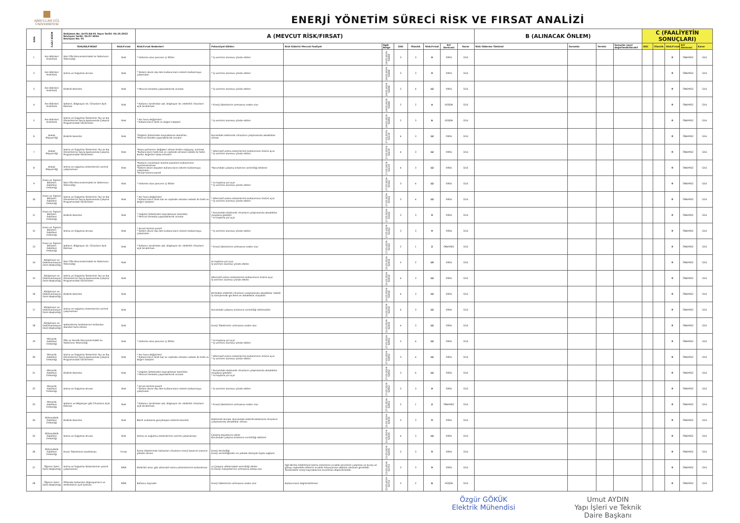ABDULLAH GÜL
ÜNİVERSİTESİ
ENERJİ YÖNETİM SÜRECİ RİSK VE FIRSAT ANALİZİ
| SIRA | İLGİLİ BİRİM | Doküman No: EnYS.RA-01 Yayın Tarihi: 04.10.2023 Revizyon Tarihi: 04.07.2024 Revizyon No: 01 | | A (MEVCUT RİSK/FIRSAT) | | | | | | | | | B (ALINACAK ÖNLEM) | | | | C (FAALİYETİN SONUÇLARI) | | | | |
| --- | --- | --- | --- | --- | --- | --- | --- | --- | --- | --- | --- | --- | --- | --- | --- | --- | --- | --- | --- | --- | --- |
| | | TEHLİKE/FIRSAT | Risk/Fırsat | Risk/Fırsat Nedenleri | Potansiyel Etkiler: | Risk Giderici Mevcut Faaliyet | İlgili Belge | Etki | Olasılık | Risk/Fırsat | R/F Derecesi | Karar | Risk Giderme Yöntemi | Sorumlu | Termin | Sonuçlar nasıl değerlendirilecek? | Etki | Olasılık | Risk/Fırsat | R/F Derecesi | Karar |
| 1 | Fen Bilimleri Enstitüsü | İdari Ofis Pencerelerindeki Isı Yalıtımının Yetersizliği | Risk | * Deforme olan pencere içi fitiller | * İş verimini olumsuz yönde etkiler | | 24.05.2024-92698 | 3 | 3 | 9 | ORTA | İZLE | | | | | | | 0 | ÖNEMSİZ | İZLE |
| 2 | Fen Bilimleri Enstitüsü | Isıtma ve Soğutma Arızası | Risk | * Sistem devre dışı iken kullanıcıların sistemi kullanmaya çalışmaları | * İş verimini olumsuz yönde etkiler | | 24.05.2024-92698 | 3 | 3 | 9 | ORTA | İZLE | | | | | | | 0 | ÖNEMSİZ | İZLE |
| 3 | Fen Bilimleri Enstitüsü | Elektrik Kesintisi | Risk | * Mevcut tesisatta yaşanabilecek arızalar | * İş verimini olumsuz yönde etkiler | | 24.05.2024-92698 | 3 | 4 | 12 | ORTA | İZLE | | | | | | | 0 | ÖNEMSİZ | İZLE |
| 4 | Fen Bilimleri Enstitüsü | Işıkların, Bilgisayar vb. Cihazların Açık Kalması | Risk | * Kullanıcı tarafından ışık, bilgisayar vb. elektrikli cihazların açık bırakılması | * Enerji tüketiminin artmasına neden olur | | 24.05.2024-92698 | 2 | 2 | 4 | DÜŞÜK | İZLE | | | | | | | 0 | ÖNEMSİZ | İZLE |
| 5 | Fen Bilimleri Enstitüsü | Isıtma ve Soğutma Sisteminin Yaz ve Kış Dönemlerine Geçiş Aşamasında Çalışma Programındaki Gecikmeler | Risk | * Anı hava değişimleri * Kullanıcıların farklı ısı değeri talepleri | * İş verimini olumsuz yönde etkiler | | 24.05.2024-92698 | 2 | 3 | 6 | DÜŞÜK | İZLE | | | | | | | 0 | ÖNEMSİZ | İZLE |
| 6 | Hukuk Müşavirliği | Elektrik Kesintisi | Risk | *Dağıtım Şirketinden kaynaklanan kesintiler, *Mevcut tesiatta yaşanabilecek arızalar | Kurumdaki elektronik cihazların çalışmasında aksaklıklar olması | | 17.05.2024-92214 | 4 | 3 | 12 | ORTA | İZLE | | | | | | | 0 | ÖNEMSİZ | İZLE |
| 7 | Hukuk Müşavirliği | Isıtma ve Soğutma Sisteminin Yaz ve Kış Dönemlerine Geçiş Aşamasında Çalışma Programındaki Gecikmeler | Risk | *Hava şartlarının değişken olması birden soğuyup, ısınması *Kullanıcıların farklı kat ve cephede olmaları sebebi ile farklı konfor değerleri talep etmeleri | * Alternatif ısıtma sistemlerinin kullanımının önünü açar. * İş verimini olumsuz yönde etkiler. | | 17.05.2024-92214 | 4 | 3 | 12 | ORTA | İZLE | | | | | | | 0 | ÖNEMSİZ | İZLE |
| 8 | Hukuk Müşavirliği | Isıtma ve soğutma sistemlerinin verimli çalışmaması | Risk | *Kullanıcı tarafından kontrol panelinin kullanımının ayarlanamaması *Sistem devre dışıyken kullanıcıların sistemi kullanmaya çalışmaları *Arızalı kontrol paneli | *Kurumdaki çalışma ortamının verimliliği etkilenir | | 17.05.2024-92214 | 4 | 3 | 12 | ORTA | İZLE | | | | | | | 0 | ÖNEMSİZ | İZLE |
| 9 | İnsan ve Toplum Bilimleri Fakültesi Dekanlığı | İdari Ofis Pencerelerindeki Isı Yalıtımının Yetersizliği | Risk | * Deforme olan pencere içi fitiller | * Isı kaybına yol açar * İş verimini olumsuz yönde etkiler | | 17.05.2024-92162 | 3 | 4 | 12 | ORTA | İZLE | | | | | | | 0 | ÖNEMSİZ | İZLE |
| 10 | İnsan ve Toplum Bilimleri Fakültesi Dekanlığı | Isıtma ve Soğutma Sisteminin Yaz ve Kış Dönemlerine Geçiş Aşamasında Çalışma Programındaki Gecikmeler | Risk | * Anı hava değişimleri * Kullanıcıların farklı kat ve cephede olmaları sebebi ile farklı ısı değeri talepleri | * Alternatif ısıtma sistemlerinin kullanımının önünü açar * İş verimini olumsuz yönde etkiler | | 17.05.2024-92162 | 3 | 4 | 12 | ORTA | İZLE | | | | | | | 0 | ÖNEMSİZ | İZLE |
| 11 | İnsan ve Toplum Bilimleri Fakültesi Dekanlığı | Elektrik Kesintisi | Risk | * Dağıtım Şirketinden kaynaklanan kesintiler, * Mevcut tesisatta yaşanabilecek arızalar | * Kurumdaki elektronik cihazların çalışmasında aksaklıklar meydana gelebilir * Isı kaybına yol açar | | 17.05.2024-92162 | 3 | 3 | 9 | ORTA | İZLE | | | | | | | 0 | ÖNEMSİZ | İZLE |
| 12 | İnsan ve Toplum Bilimleri Fakültesi Dekanlığı | Isıtma ve Soğutma Arızası | Risk | * Arızalı kontrol paneli * Sistem devre dışı iken kullanıcıların sistemi kullanmaya çalışmaları | * İş verimini olumsuz yönde etkiler | | 17.05.2024-92162 | 3 | 3 | 9 | ORTA | İZLE | | | | | | | 0 | ÖNEMSİZ | İZLE |
| 13 | İnsan ve Toplum Bilimleri Fakültesi Dekanlığı | Işıkların, Bilgisayar vb. Cihazların Açık Kalması | Risk | * Kullanıcı tarafından ışık, bilgisayar vb. elektrikli cihazların açık bırakılması | * Enerji tüketiminin artmasına neden olur | | 17.05.2024-92162 | 2 | 1 | 2 | ÖNEMSİZ | İZLE | | | | | | | 0 | ÖNEMSİZ | İZLE |
| 14 | Kütüphane ve Dokümantasyon Daire Başkanlığı | İdari Ofis Pencerelerindeki Isı Yalıtımının Yetersizliği | Risk | | Isı kaybına yol açar. İş verimini olumsuz yönde etkiler. | | 21.05.2024-92418 | 5 | 2 | 10 | ORTA | İZLE | | | | | | | 0 | ÖNEMSİZ | İZLE |
| 15 | Kütüphane ve Dokümantasyon Daire Başkanlığı | Isıtma ve Soğutma Sisteminin Yaz ve Kış Dönemlerine Geçiş Aşamasında Çalışma Programındaki Gecikmeler | Risk | | Alternatif ısıtma sistemlerinin kullanımının önünü açar. İş verimini olumsuz yönde etkiler. | | 21.05.2024-92418 | 4 | 3 | 12 | ORTA | İZLE | | | | | | | 0 | ÖNEMSİZ | İZLE |
| 16 | Kütüphane ve Dokümantasyon Daire Başkanlığı | Elektrik Kesintisi | Risk | | Birimdeki elektrikli cihazların çalışmasında aksaklıklar olabilir. İş süreçlerinde gecikme ve aksaklıklar oluşabilir. | | 21.05.2024-92418 | 4 | 3 | 12 | ORTA | İZLE | | | | | | | 0 | ÖNEMSİZ | İZLE |
| 17 | Kütüphane ve Dokümantasyon Daire Başkanlığı | Isıtma ve soğutma sistemlerinin verimli çalışmaması | Risk | | Kurumdaki çalışma ortamının verimliliği etkilenebilir. | | 21.05.2024-92418 | 4 | 3 | 12 | ORTA | İZLE | | | | | | | 0 | ÖNEMSİZ | İZLE |
| 18 | Kütüphane ve Dokümantasyon Daire Başkanlığı | Işıklandırma lambalarının kullanılan alandan fazla olması | Risk | | Enerji Tüketiminin artmasına neden olur. | | 21.05.2024-92418 | 4 | 3 | 12 | ORTA | İZLE | | | | | | | 0 | ÖNEMSİZ | İZLE |
| 19 | Mimarlık Fakültesi Dekanlığı | Ofis ve Derslik Pencerelerindeki Isı Yalıtımının Yetersizliği | Risk | * Deforme olan pencere içi fitiller | * Isı kaybına yol açar * İş verimini olumsuz yönde etkiler | | 27.05.2024-92952 | 3 | 4 | 12 | ORTA | İZLE | | | | | | | 0 | ÖNEMSİZ | İZLE |
| 20 | Mimarlık Fakültesi Dekanlığı | Isıtma ve Soğutma Sisteminin Yaz ve Kış Dönemlerine Geçiş Aşamasında Çalışma Programındaki Gecikmeler | Risk | * Anı hava değişimleri * Kullanıcıların farklı kat ve cephede olmaları sebebi ile farklı ısı değeri talepleri | * Alternatif ısıtma sistemlerinin kullanımının önünü açar * İş verimini olumsuz yönde etkiler | | 27.05.2024-92952 | 3 | 4 | 12 | ORTA | İZLE | | | | | | | 0 | ÖNEMSİZ | İZLE |
| 21 | Mimarlık Fakültesi Dekanlığı | Elektrik Kesintisi | Risk | * Dağıtım Şirketinden kaynaklanan kesintiler, * Mevcut tesisatta yaşanabilecek arızalar | * Kurumdaki elektronik cihazların çalışmasında aksaklıklar meydana gelebilir * Isı kaybına yol açar | | 27.05.2024-92952 | 3 | 4 | 12 | ORTA | İZLE | | | | | | | 0 | ÖNEMSİZ | İZLE |
| 22 | Mimarlık Fakültesi Dekanlığı | Isıtma ve Soğutma Arızası | Risk | * Arızalı kontrol paneli * Sistem devre dışı iken kullanıcıların sistemi kullanmaya çalışmaları | * İş verimini olumsuz yönde etkiler | | 27.05.2024-92952 | 3 | 3 | 9 | ORTA | İZLE | | | | | | | 0 | ÖNEMSİZ | İZLE |
| 23 | Mimarlık Fakültesi Dekanlığı | Işıkların ve Bilgisayar gibi Cihazların Açık Kalması | Risk | * Kullanıcı tarafından ışık, bilgisayar vb. elektrikli cihazların açık bırakılması | * Enerji tüketiminin artmasına neden olur | | 27.05.2024-92952 | 2 | 1 | 2 | ÖNEMSİZ | İZLE | | | | | | | 0 | ÖNEMSİZ | İZLE |
| 24 | Mühendislik Fakültesi Dekanlığı | Elektrik Kesintisi | Risk | Belirli aralıklarla gerçekleşen elektrik kesintisi | Elektronik Arızala. Kurumdaki elektrik-elektronik cihazların çalışmasında aksaklıklar olması. | | 21.05.2024-92435 | 3 | 3 | 9 | ORTA | İZLE | | | | | | | 0 | ÖNEMSİZ | İZLE |
| 25 | Mühendislik Fakültesi Dekanlığı | Isıtma ve Soğutma Arızası | Risk | Isıtma ve soğutma sistemlerinin verimli çalışmaması | Çalışma koşullarına etkisi. Kurumdaki çalışma ortamının verimliliği etkilenir | | 21.05.2024-92435 | 4 | 3 | 12 | ORTA | İZLE | | | | | | | 0 | ÖNEMSİZ | İZLE |
| 26 | Mühendislik Fakültesi Dekanlığı | Enerji Tüketiminin Azaltılması | Fırsat | Enerji tüketiminde kullanılan cihazların enerji tasarruf oranının yüksek olması | Enerji Verimliliği Enerji verimliliğinden en yüksek düzeyde fayda sağlanır. | | 21.05.2024-92435 | 3 | 3 | 9 | ORTA | İZLE | | | | | | | 0 | ÖNEMSİZ | İZLE |
| 27 | Öğrenci İşleri Daire Başkanlığı | Isıtma ve Soğutma Sistemlerinin yeterli çalışmaması | RİSK | Elektrikli ısıtıcı gibi alternatif ısıtma yöntemlerinin kullanılması | a) Çalışma ofislerindeki verimliliği etkiler b) Enerji maliyetlerinin artmasına sebep olur | İlgili Birime bildirilmesi-Isıtma sisteminin sıcaklık sensörleri çalışması ve kuzey ve güney cephedeki ofislerin sıcaklık ihtiyaçlarının dikkate alınması gereklidir. Yenilenebilir enerji kaynaklarının kurulması düşünülmelidir. | 23.05.2024-92751 | 3 | 3 | 9 | ORTA | İZLE | | | | | | | 0 | ÖNEMSİZ | İZLE |
| 28 | Öğrenci İşleri Daire Başkanlığı | Ofislerde kullanılan bilgisayarların ve elektriklerin açık kalması | RİSK | Kullanıcı kaynaklı | Enerji tüketiminin artmasına neden olur | Kullanıcıların bilgilendirilmesi | 23.05.2024-92751 | 3 | 2 | 6 | DÜŞÜK | İZLE | | | | | | | 0 | ÖNEMSİZ | İZLE |
Özgür GÖKÜK
Elektrik Mühendisi
Umut AYDIN
Yapı İşleri ve Teknik
Daire Başkanı